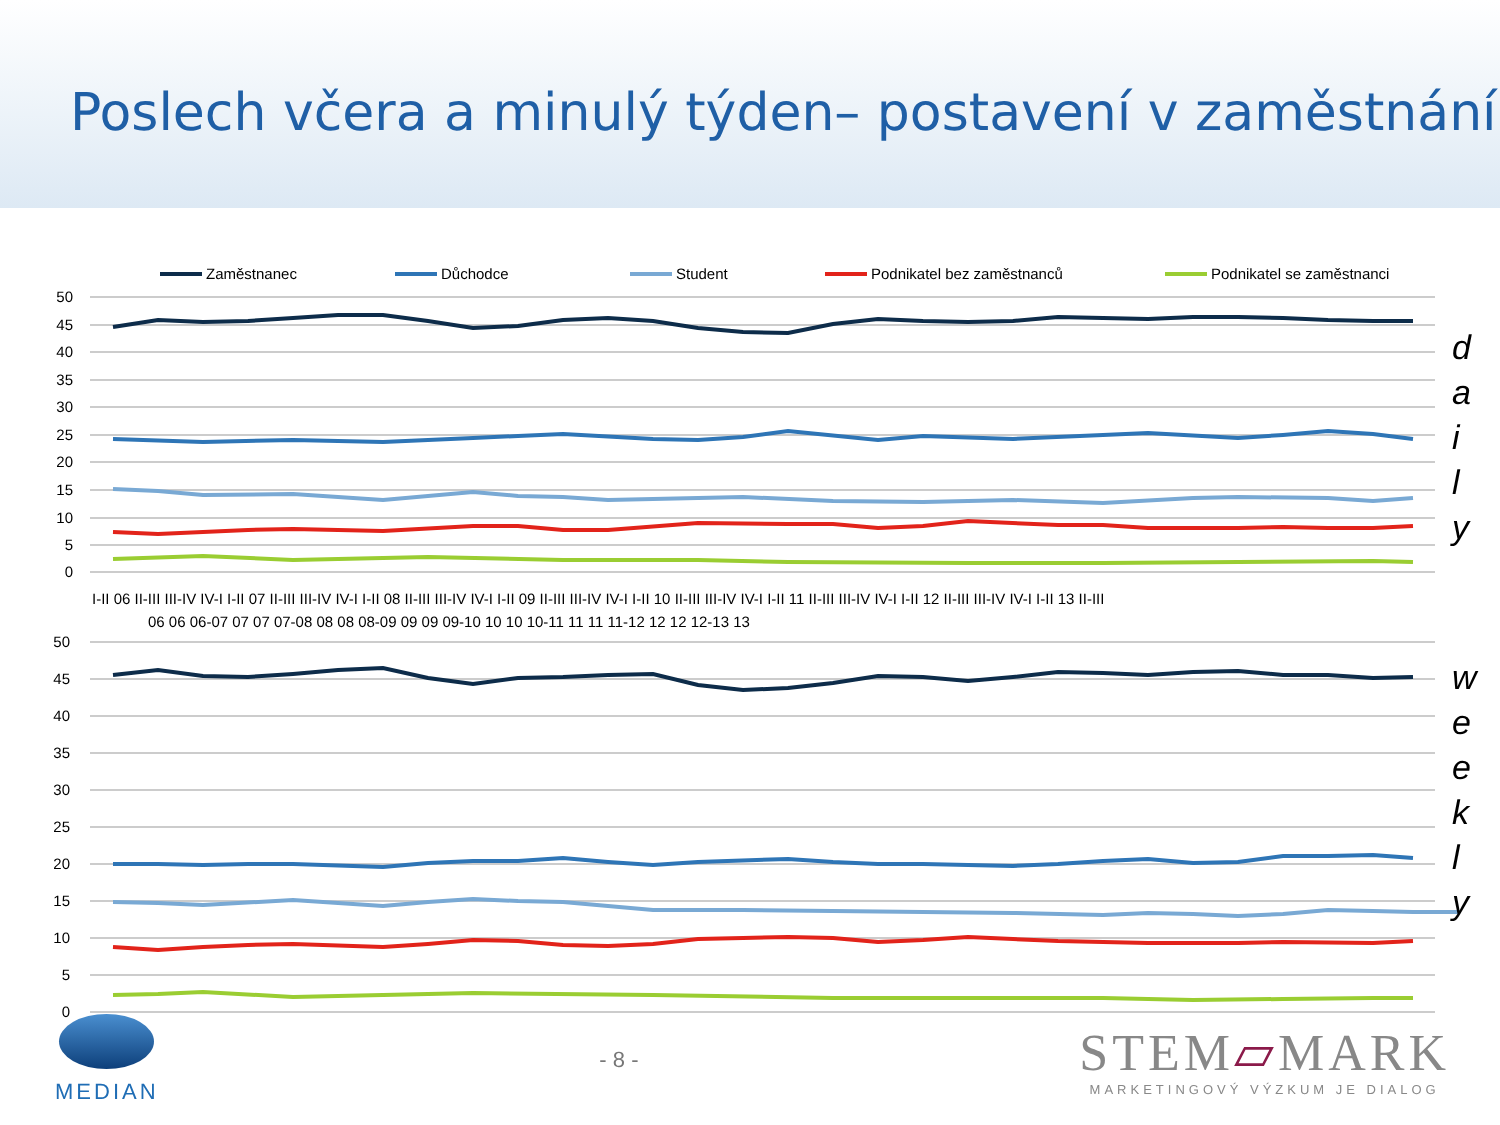Poslech včera a minulý týden– postavení v zaměstnání
Zaměstnanec Důchodce Student Podnikatel bez zaměstnanců Podnikatel se zaměstnanci
50
45
40
35
30
25
20
15
10
5
0
50
45
40
35
30
25
20
15
10
5
0
I-II 06 II-III III-IV IV-I I-II 07 II-III III-IV IV-I I-II 08 II-III III-IV IV-I I-II 09 II-III III-IV IV-I I-II 10 II-III III-IV IV-I I-II 11 II-III III-IV IV-I I-II 12 II-III III-IV IV-I I-II 13 II-III
06 06 06-07 07 07 07-08 08 08 08-09 09 09 09-10 10 10 10-11 11 11 11-12 12 12 12-13 13
d
a
i
l
y
w
e
e
k
l
y
MEDIAN - 8 -
STEM▱MARK
MARKETINGOVÝ VÝZKUM JE DIALOG